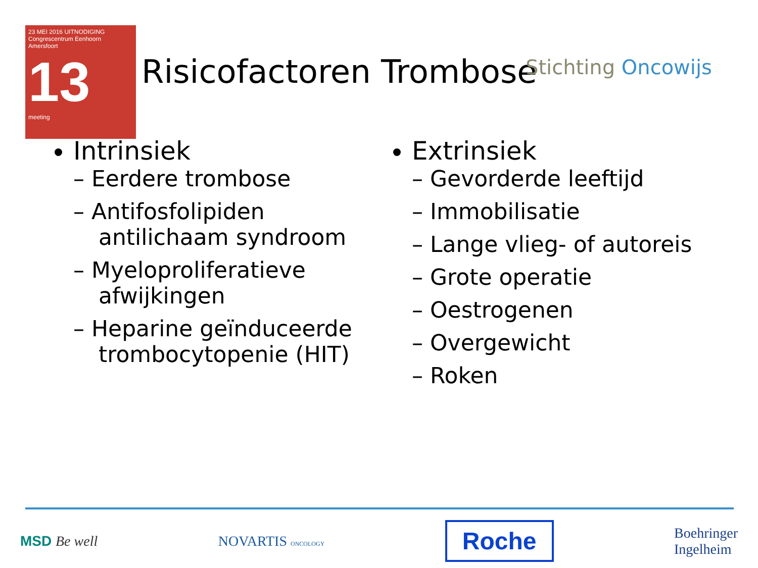23 MEI 2016 UITNODIGING
Congrescentrum Eenhoorn
Amersfoort
13
meeting
Risicofactoren Trombose Stichting Oncowijs
Intrinsiek
– Eerdere trombose
– Antifosfolipiden antilichaam syndroom
– Myeloproliferatieve afwijkingen
– Heparine geïnduceerde trombocytopenie (HIT)
Extrinsiek
– Gevorderde leeftijd
– Immobilisatie
– Lange vlieg- of autoreis
– Grote operatie
– Oestrogenen
– Overgewicht
– Roken
MSD Be well NOVARTIS ONCOLOGY
Roche
Boehringer
Ingelheim